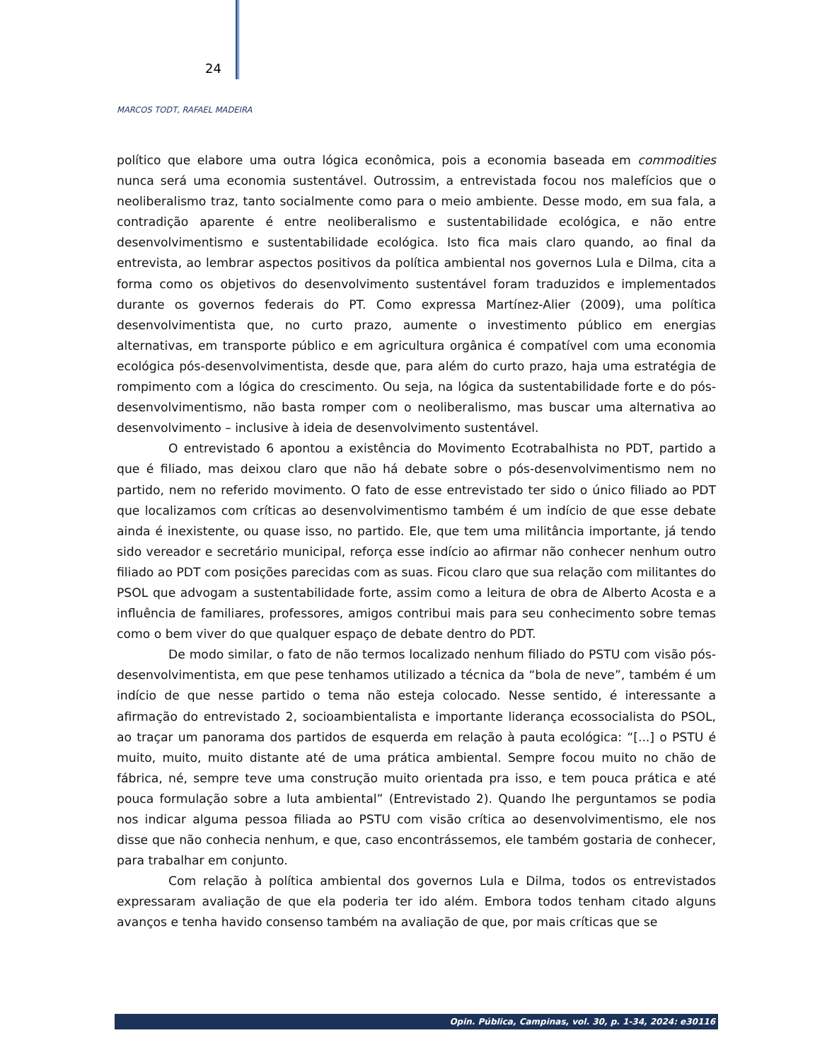24
MARCOS TODT, RAFAEL MADEIRA
político que elabore uma outra lógica econômica, pois a economia baseada em commodities nunca será uma economia sustentável. Outrossim, a entrevistada focou nos malefícios que o neoliberalismo traz, tanto socialmente como para o meio ambiente. Desse modo, em sua fala, a contradição aparente é entre neoliberalismo e sustentabilidade ecológica, e não entre desenvolvimentismo e sustentabilidade ecológica. Isto fica mais claro quando, ao final da entrevista, ao lembrar aspectos positivos da política ambiental nos governos Lula e Dilma, cita a forma como os objetivos do desenvolvimento sustentável foram traduzidos e implementados durante os governos federais do PT. Como expressa Martínez-Alier (2009), uma política desenvolvimentista que, no curto prazo, aumente o investimento público em energias alternativas, em transporte público e em agricultura orgânica é compatível com uma economia ecológica pós-desenvolvimentista, desde que, para além do curto prazo, haja uma estratégia de rompimento com a lógica do crescimento. Ou seja, na lógica da sustentabilidade forte e do pós-desenvolvimentismo, não basta romper com o neoliberalismo, mas buscar uma alternativa ao desenvolvimento – inclusive à ideia de desenvolvimento sustentável.
O entrevistado 6 apontou a existência do Movimento Ecotrabalhista no PDT, partido a que é filiado, mas deixou claro que não há debate sobre o pós-desenvolvimentismo nem no partido, nem no referido movimento. O fato de esse entrevistado ter sido o único filiado ao PDT que localizamos com críticas ao desenvolvimentismo também é um indício de que esse debate ainda é inexistente, ou quase isso, no partido. Ele, que tem uma militância importante, já tendo sido vereador e secretário municipal, reforça esse indício ao afirmar não conhecer nenhum outro filiado ao PDT com posições parecidas com as suas. Ficou claro que sua relação com militantes do PSOL que advogam a sustentabilidade forte, assim como a leitura de obra de Alberto Acosta e a influência de familiares, professores, amigos contribui mais para seu conhecimento sobre temas como o bem viver do que qualquer espaço de debate dentro do PDT.
De modo similar, o fato de não termos localizado nenhum filiado do PSTU com visão pós-desenvolvimentista, em que pese tenhamos utilizado a técnica da “bola de neve”, também é um indício de que nesse partido o tema não esteja colocado. Nesse sentido, é interessante a afirmação do entrevistado 2, socioambientalista e importante liderança ecossocialista do PSOL, ao traçar um panorama dos partidos de esquerda em relação à pauta ecológica: “[...] o PSTU é muito, muito, muito distante até de uma prática ambiental. Sempre focou muito no chão de fábrica, né, sempre teve uma construção muito orientada pra isso, e tem pouca prática e até pouca formulação sobre a luta ambiental” (Entrevistado 2). Quando lhe perguntamos se podia nos indicar alguma pessoa filiada ao PSTU com visão crítica ao desenvolvimentismo, ele nos disse que não conhecia nenhum, e que, caso encontrássemos, ele também gostaria de conhecer, para trabalhar em conjunto.
Com relação à política ambiental dos governos Lula e Dilma, todos os entrevistados expressaram avaliação de que ela poderia ter ido além. Embora todos tenham citado alguns avanços e tenha havido consenso também na avaliação de que, por mais críticas que se
Opin. Pública, Campinas, vol. 30, p. 1-34, 2024: e30116